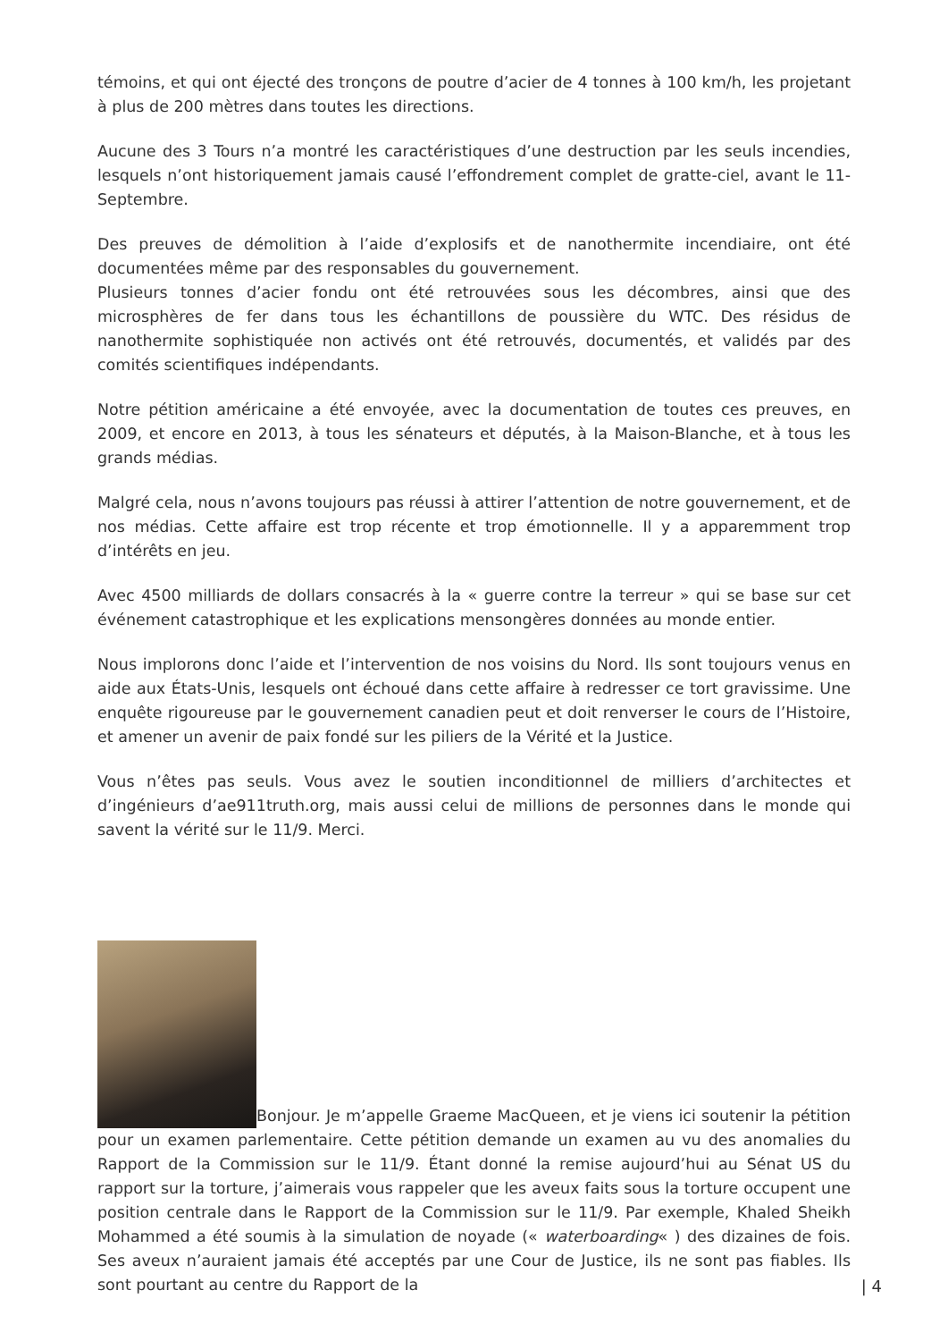témoins, et qui ont éjecté des tronçons de poutre d’acier de 4 tonnes à 100 km/h, les projetant à plus de 200 mètres dans toutes les directions.
Aucune des 3 Tours n’a montré les caractéristiques d’une destruction par les seuls incendies, lesquels n’ont historiquement jamais causé l’effondrement complet de gratte-ciel, avant le 11-Septembre.
Des preuves de démolition à l’aide d’explosifs et de nanothermite incendiaire, ont été documentées même par des responsables du gouvernement.
Plusieurs tonnes d’acier fondu ont été retrouvées sous les décombres, ainsi que des microsphères de fer dans tous les échantillons de poussière du WTC. Des résidus de nanothermite sophistiquée non activés ont été retrouvés, documentés, et validés par des comités scientifiques indépendants.
Notre pétition américaine a été envoyée, avec la documentation de toutes ces preuves, en 2009, et encore en 2013, à tous les sénateurs et députés, à la Maison-Blanche, et à tous les grands médias.
Malgré cela, nous n’avons toujours pas réussi à attirer l’attention de notre gouvernement, et de nos médias. Cette affaire est trop récente et trop émotionnelle. Il y a apparemment trop d’intérêts en jeu.
Avec 4500 milliards de dollars consacrés à la « guerre contre la terreur » qui se base sur cet événement catastrophique et les explications mensongères données au monde entier.
Nous implorons donc l’aide et l’intervention de nos voisins du Nord. Ils sont toujours venus en aide aux États-Unis, lesquels ont échoué dans cette affaire à redresser ce tort gravissime. Une enquête rigoureuse par le gouvernement canadien peut et doit renverser le cours de l’Histoire, et amener un avenir de paix fondé sur les piliers de la Vérité et la Justice.
Vous n’êtes pas seuls. Vous avez le soutien inconditionnel de milliers d’architectes et d’ingénieurs d’ae911truth.org, mais aussi celui de millions de personnes dans le monde qui savent la vérité sur le 11/9. Merci.
Bonjour. Je m’appelle Graeme MacQueen, et je viens ici soutenir la pétition pour un examen parlementaire. Cette pétition demande un examen au vu des anomalies du Rapport de la Commission sur le 11/9. Étant donné la remise aujourd’hui au Sénat US du rapport sur la torture, j’aimerais vous rappeler que les aveux faits sous la torture occupent une position centrale dans le Rapport de la Commission sur le 11/9. Par exemple, Khaled Sheikh Mohammed a été soumis à la simulation de noyade (« waterboarding« ) des dizaines de fois. Ses aveux n’auraient jamais été acceptés par une Cour de Justice, ils ne sont pas fiables. Ils sont pourtant au centre du Rapport de la
| 4